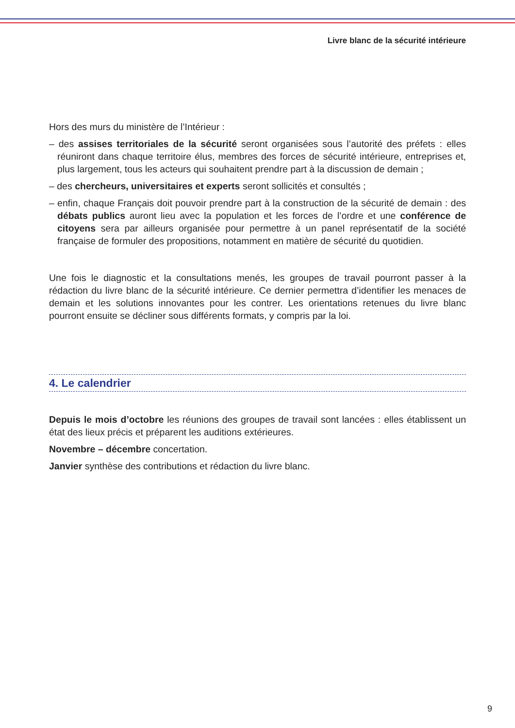Livre blanc de la sécurité intérieure
Hors des murs du ministère de l’Intérieur :
– des assises territoriales de la sécurité seront organisées sous l’autorité des préfets : elles réuniront dans chaque territoire élus, membres des forces de sécurité intérieure, entreprises et, plus largement, tous les acteurs qui souhaitent prendre part à la discussion de demain ;
– des chercheurs, universitaires et experts seront sollicités et consultés ;
– enfin, chaque Français doit pouvoir prendre part à la construction de la sécurité de demain : des débats publics auront lieu avec la population et les forces de l’ordre et une conférence de citoyens sera par ailleurs organisée pour permettre à un panel représentatif de la société française de formuler des propositions, notamment en matière de sécurité du quotidien.
Une fois le diagnostic et la consultations menés, les groupes de travail pourront passer à la rédaction du livre blanc de la sécurité intérieure. Ce dernier permettra d’identifier les menaces de demain et les solutions innovantes pour les contrer. Les orientations retenues du livre blanc pourront ensuite se décliner sous différents formats, y compris par la loi.
4. Le calendrier
Depuis le mois d’octobre les réunions des groupes de travail sont lancées : elles établissent un état des lieux précis et préparent les auditions extérieures.
Novembre – décembre concertation.
Janvier synthèse des contributions et rédaction du livre blanc.
9